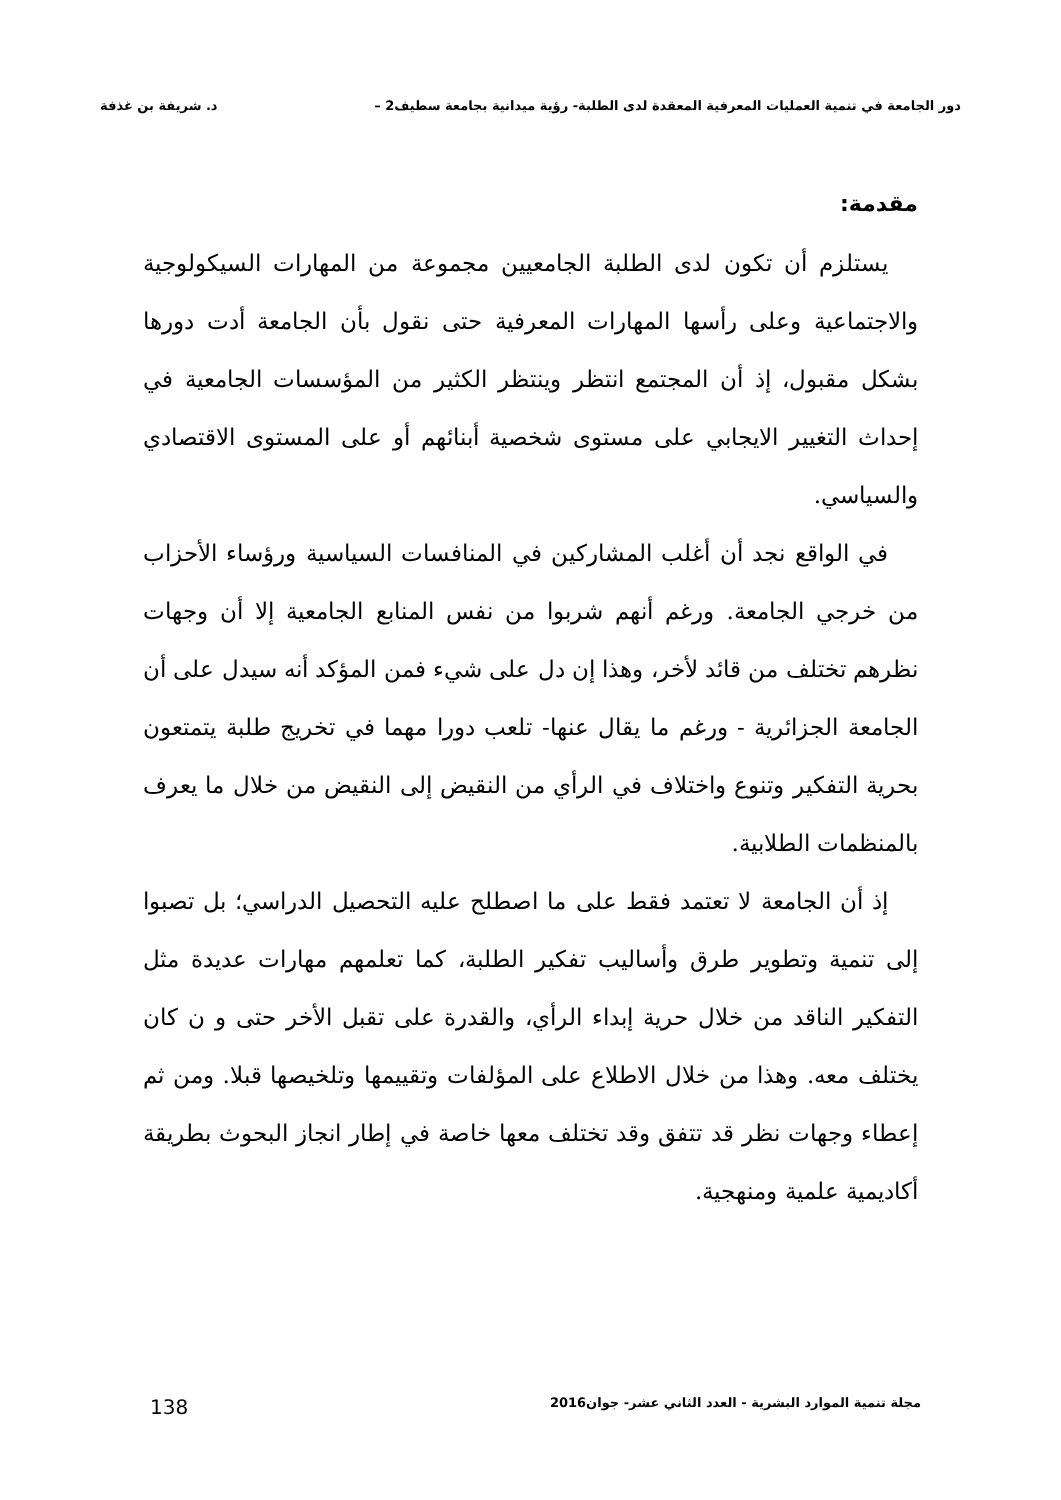دور الجامعة في تنمية العمليات المعرفية المعقدة لدى الطلبة- رؤية ميدانية بجامعة سطيف2 – د. شريفة بن غذفة
مقدمة:
يستلزم أن تكون لدى الطلبة الجامعيين مجموعة من المهارات السيكولوجية والاجتماعية وعلى رأسها المهارات المعرفية حتى نقول بأن الجامعة أدت دورها بشكل مقبول، إذ أن المجتمع انتظر وينتظر الكثير من المؤسسات الجامعية في إحداث التغيير الايجابي على مستوى شخصية أبنائهم أو على المستوى الاقتصادي والسياسي.
في الواقع نجد أن أغلب المشاركين في المنافسات السياسية ورؤساء الأحزاب من خرجي الجامعة. ورغم أنهم شربوا من نفس المنابع الجامعية إلا أن وجهات نظرهم تختلف من قائد لأخر، وهذا إن دل على شيء فمن المؤكد أنه سيدل على أن الجامعة الجزائرية - ورغم ما يقال عنها- تلعب دورا مهما في تخريج طلبة يتمتعون بحرية التفكير وتنوع واختلاف في الرأي من النقيض إلى النقيض من خلال ما يعرف بالمنظمات الطلابية.
إذ أن الجامعة لا تعتمد فقط على ما اصطلح عليه التحصيل الدراسي؛ بل تصبوا إلى تنمية وتطوير طرق وأساليب تفكير الطلبة، كما تعلمهم مهارات عديدة مثل التفكير الناقد من خلال حرية إبداء الرأي، والقدرة على تقبل الأخر حتى و ن كان يختلف معه. وهذا من خلال الاطلاع على المؤلفات وتقييمها وتلخيصها قبلا. ومن ثم إعطاء وجهات نظر قد تتفق وقد تختلف معها خاصة في إطار انجاز البحوث بطريقة أكاديمية علمية ومنهجية.
مجلة تنمية الموارد البشرية - العدد الثاني عشر- جوان2016 138